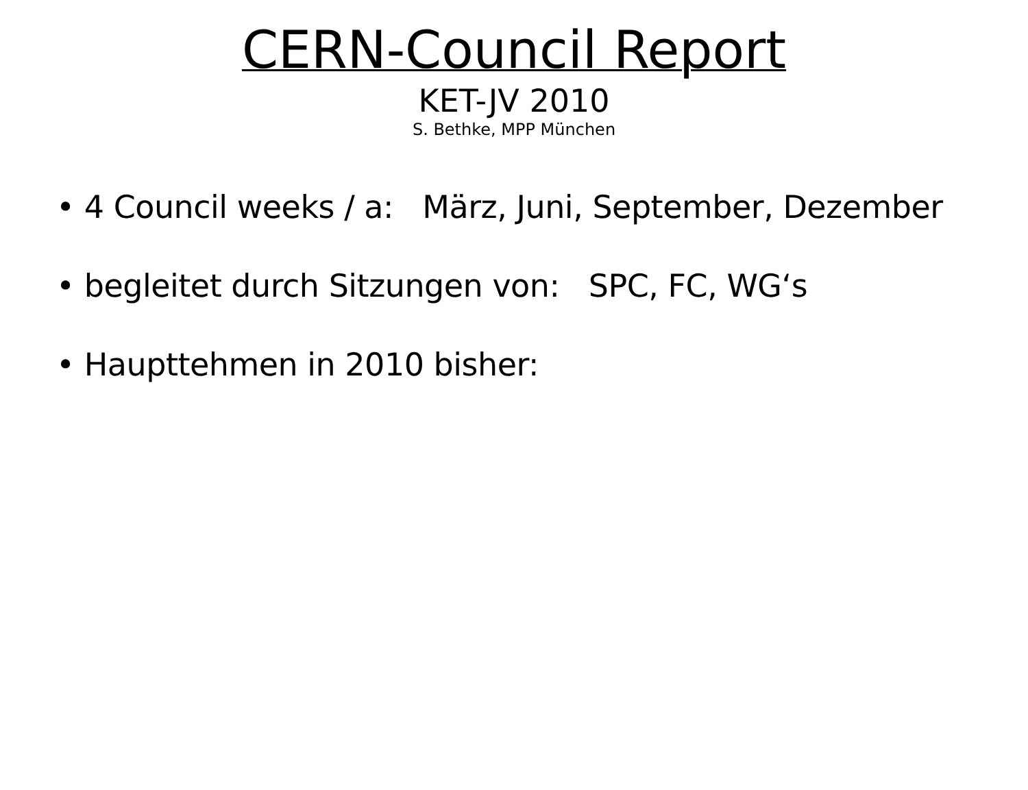CERN-Council Report
KET-JV 2010
S. Bethke, MPP München
• 4 Council weeks / a: März, Juni, September, Dezember
• begleitet durch Sitzungen von: SPC, FC, WG‘s
• Haupttehmen in 2010 bisher: